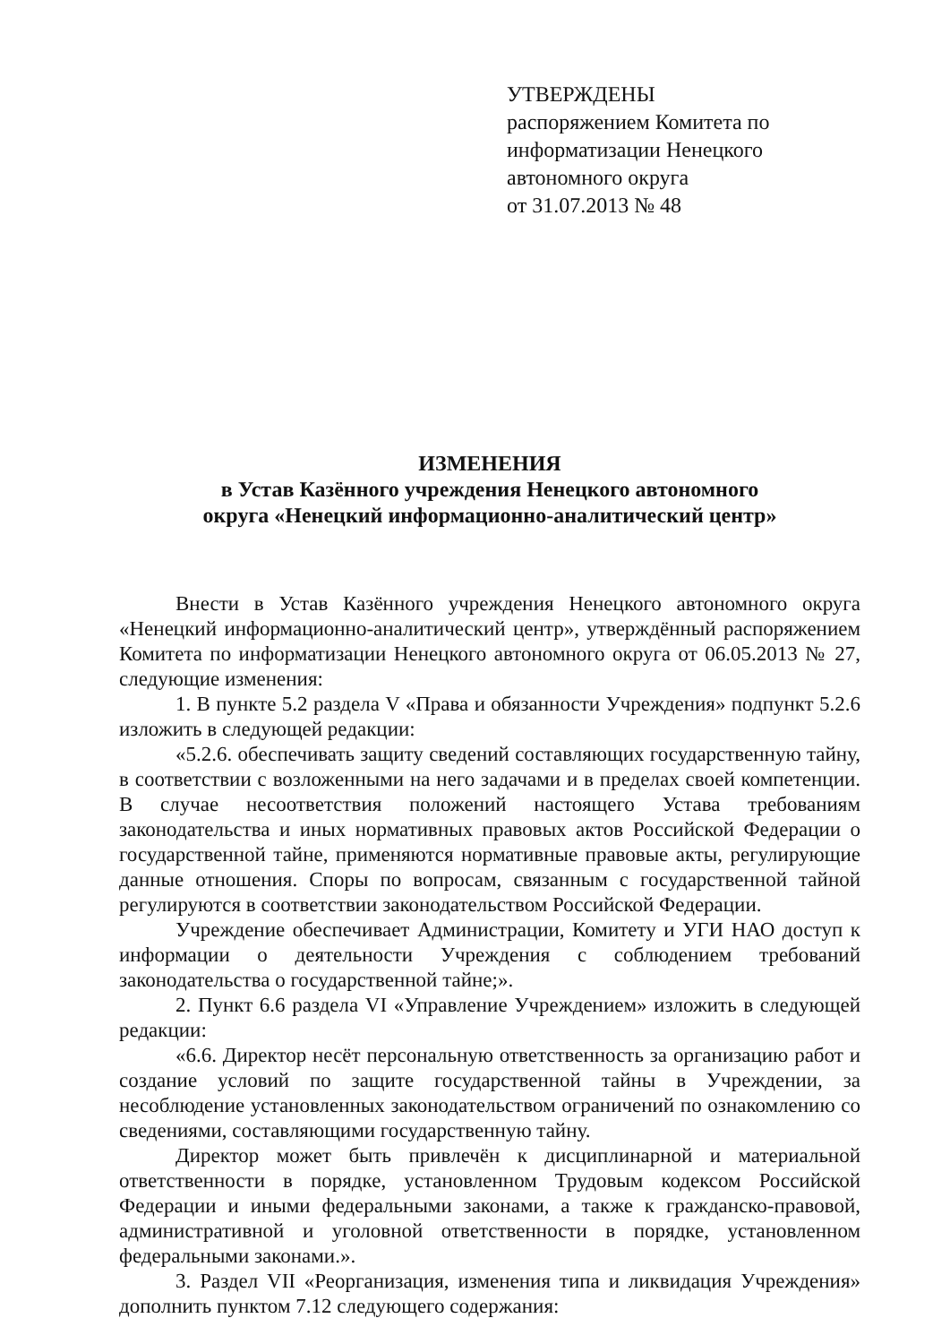УТВЕРЖДЕНЫ
распоряжением Комитета по информатизации Ненецкого автономного округа
от 31.07.2013 № 48
ИЗМЕНЕНИЯ
в Устав Казённого учреждения Ненецкого автономного
округа «Ненецкий информационно-аналитический центр»
Внести в Устав Казённого учреждения Ненецкого автономного округа «Ненецкий информационно-аналитический центр», утверждённый распоряжением Комитета по информатизации Ненецкого автономного округа от 06.05.2013 № 27, следующие изменения:
1. В пункте 5.2 раздела V «Права и обязанности Учреждения» подпункт 5.2.6 изложить в следующей редакции:
«5.2.6. обеспечивать защиту сведений составляющих государственную тайну, в соответствии с возложенными на него задачами и в пределах своей компетенции. В случае несоответствия положений настоящего Устава требованиям законодательства и иных нормативных правовых актов Российской Федерации о государственной тайне, применяются нормативные правовые акты, регулирующие данные отношения. Споры по вопросам, связанным с государственной тайной регулируются в соответствии законодательством Российской Федерации.
Учреждение обеспечивает Администрации, Комитету и УГИ НАО доступ к информации о деятельности Учреждения с соблюдением требований законодательства о государственной тайне;».
2. Пункт 6.6 раздела VI «Управление Учреждением» изложить в следующей редакции:
«6.6. Директор несёт персональную ответственность за организацию работ и создание условий по защите государственной тайны в Учреждении, за несоблюдение установленных законодательством ограничений по ознакомлению со сведениями, составляющими государственную тайну.
Директор может быть привлечён к дисциплинарной и материальной ответственности в порядке, установленном Трудовым кодексом Российской Федерации и иными федеральными законами, а также к гражданско-правовой, административной и уголовной ответственности в порядке, установленном федеральными законами.».
3. Раздел VII «Реорганизация, изменения типа и ликвидация Учреждения» дополнить пунктом 7.12 следующего содержания: